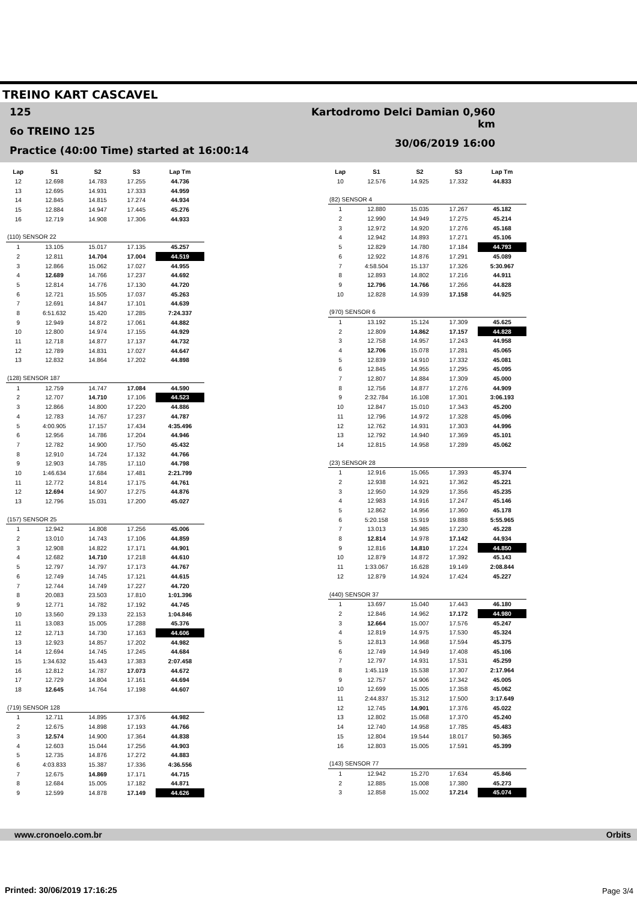TREINO KART CASCAVEL
125
6o TREINO 125
Practice (40:00 Time) started at 16:00:14
Kartodromo Delci Damian 0,960 km
30/06/2019 16:00
| Lap | S1 | S2 | S3 | Lap Tm |
| --- | --- | --- | --- | --- |
| 12 | 12.698 | 14.783 | 17.255 | 44.736 |
| 13 | 12.695 | 14.931 | 17.333 | 44.959 |
| 14 | 12.845 | 14.815 | 17.274 | 44.934 |
| 15 | 12.884 | 14.947 | 17.445 | 45.276 |
| 16 | 12.719 | 14.908 | 17.306 | 44.933 |
| (110) SENSOR 22 | | | | |
| 1 | 13.105 | 15.017 | 17.135 | 45.257 |
| 2 | 12.811 | 14.704 | 17.004 | 44.519 |
| 3 | 12.866 | 15.062 | 17.027 | 44.955 |
| 4 | 12.689 | 14.766 | 17.237 | 44.692 |
| 5 | 12.814 | 14.776 | 17.130 | 44.720 |
| 6 | 12.721 | 15.505 | 17.037 | 45.263 |
| 7 | 12.691 | 14.847 | 17.101 | 44.639 |
| 8 | 6:51.632 | 15.420 | 17.285 | 7:24.337 |
| 9 | 12.949 | 14.872 | 17.061 | 44.882 |
| 10 | 12.800 | 14.974 | 17.155 | 44.929 |
| 11 | 12.718 | 14.877 | 17.137 | 44.732 |
| 12 | 12.789 | 14.831 | 17.027 | 44.647 |
| 13 | 12.832 | 14.864 | 17.202 | 44.898 |
| (128) SENSOR 187 | | | | |
| 1 | 12.759 | 14.747 | 17.084 | 44.590 |
| 2 | 12.707 | 14.710 | 17.106 | 44.523 |
| 3 | 12.866 | 14.800 | 17.220 | 44.886 |
| 4 | 12.783 | 14.767 | 17.237 | 44.787 |
| 5 | 4:00.905 | 17.157 | 17.434 | 4:35.496 |
| 6 | 12.956 | 14.786 | 17.204 | 44.946 |
| 7 | 12.782 | 14.900 | 17.750 | 45.432 |
| 8 | 12.910 | 14.724 | 17.132 | 44.766 |
| 9 | 12.903 | 14.785 | 17.110 | 44.798 |
| 10 | 1:46.634 | 17.684 | 17.481 | 2:21.799 |
| 11 | 12.772 | 14.814 | 17.175 | 44.761 |
| 12 | 12.694 | 14.907 | 17.275 | 44.876 |
| 13 | 12.796 | 15.031 | 17.200 | 45.027 |
| (157) SENSOR 25 | | | | |
| 1 | 12.942 | 14.808 | 17.256 | 45.006 |
| 2 | 13.010 | 14.743 | 17.106 | 44.859 |
| 3 | 12.908 | 14.822 | 17.171 | 44.901 |
| 4 | 12.682 | 14.710 | 17.218 | 44.610 |
| 5 | 12.797 | 14.797 | 17.173 | 44.767 |
| 6 | 12.749 | 14.745 | 17.121 | 44.615 |
| 7 | 12.744 | 14.749 | 17.227 | 44.720 |
| 8 | 20.083 | 23.503 | 17.810 | 1:01.396 |
| 9 | 12.771 | 14.782 | 17.192 | 44.745 |
| 10 | 13.560 | 29.133 | 22.153 | 1:04.846 |
| 11 | 13.083 | 15.005 | 17.288 | 45.376 |
| 12 | 12.713 | 14.730 | 17.163 | 44.606 |
| 13 | 12.923 | 14.857 | 17.202 | 44.982 |
| 14 | 12.694 | 14.745 | 17.245 | 44.684 |
| 15 | 1:34.632 | 15.443 | 17.383 | 2:07.458 |
| 16 | 12.812 | 14.787 | 17.073 | 44.672 |
| 17 | 12.729 | 14.804 | 17.161 | 44.694 |
| 18 | 12.645 | 14.764 | 17.198 | 44.607 |
| (719) SENSOR 128 | | | | |
| 1 | 12.711 | 14.895 | 17.376 | 44.982 |
| 2 | 12.675 | 14.898 | 17.193 | 44.766 |
| 3 | 12.574 | 14.900 | 17.364 | 44.838 |
| 4 | 12.603 | 15.044 | 17.256 | 44.903 |
| 5 | 12.735 | 14.876 | 17.272 | 44.883 |
| 6 | 4:03.833 | 15.387 | 17.336 | 4:36.556 |
| 7 | 12.675 | 14.869 | 17.171 | 44.715 |
| 8 | 12.684 | 15.005 | 17.182 | 44.871 |
| 9 | 12.599 | 14.878 | 17.149 | 44.626 |
| Lap | S1 | S2 | S3 | Lap Tm |
| --- | --- | --- | --- | --- |
| 10 | 12.576 | 14.925 | 17.332 | 44.833 |
| (82) SENSOR 4 | | | | |
| 1 | 12.880 | 15.035 | 17.267 | 45.182 |
| 2 | 12.990 | 14.949 | 17.275 | 45.214 |
| 3 | 12.972 | 14.920 | 17.276 | 45.168 |
| 4 | 12.942 | 14.893 | 17.271 | 45.106 |
| 5 | 12.829 | 14.780 | 17.184 | 44.793 |
| 6 | 12.922 | 14.876 | 17.291 | 45.089 |
| 7 | 4:58.504 | 15.137 | 17.326 | 5:30.967 |
| 8 | 12.893 | 14.802 | 17.216 | 44.911 |
| 9 | 12.796 | 14.766 | 17.266 | 44.828 |
| 10 | 12.828 | 14.939 | 17.158 | 44.925 |
| (970) SENSOR 6 | | | | |
| 1 | 13.192 | 15.124 | 17.309 | 45.625 |
| 2 | 12.809 | 14.862 | 17.157 | 44.828 |
| 3 | 12.758 | 14.957 | 17.243 | 44.958 |
| 4 | 12.706 | 15.078 | 17.281 | 45.065 |
| 5 | 12.839 | 14.910 | 17.332 | 45.081 |
| 6 | 12.845 | 14.955 | 17.295 | 45.095 |
| 7 | 12.807 | 14.884 | 17.309 | 45.000 |
| 8 | 12.756 | 14.877 | 17.276 | 44.909 |
| 9 | 2:32.784 | 16.108 | 17.301 | 3:06.193 |
| 10 | 12.847 | 15.010 | 17.343 | 45.200 |
| 11 | 12.796 | 14.972 | 17.328 | 45.096 |
| 12 | 12.762 | 14.931 | 17.303 | 44.996 |
| 13 | 12.792 | 14.940 | 17.369 | 45.101 |
| 14 | 12.815 | 14.958 | 17.289 | 45.062 |
| (23) SENSOR 28 | | | | |
| 1 | 12.916 | 15.065 | 17.393 | 45.374 |
| 2 | 12.938 | 14.921 | 17.362 | 45.221 |
| 3 | 12.950 | 14.929 | 17.356 | 45.235 |
| 4 | 12.983 | 14.916 | 17.247 | 45.146 |
| 5 | 12.862 | 14.956 | 17.360 | 45.178 |
| 6 | 5:20.158 | 15.919 | 19.888 | 5:55.965 |
| 7 | 13.013 | 14.985 | 17.230 | 45.228 |
| 8 | 12.814 | 14.978 | 17.142 | 44.934 |
| 9 | 12.816 | 14.810 | 17.224 | 44.850 |
| 10 | 12.879 | 14.872 | 17.392 | 45.143 |
| 11 | 1:33.067 | 16.628 | 19.149 | 2:08.844 |
| 12 | 12.879 | 14.924 | 17.424 | 45.227 |
| (440) SENSOR 37 | | | | |
| 1 | 13.697 | 15.040 | 17.443 | 46.180 |
| 2 | 12.846 | 14.962 | 17.172 | 44.980 |
| 3 | 12.664 | 15.007 | 17.576 | 45.247 |
| 4 | 12.819 | 14.975 | 17.530 | 45.324 |
| 5 | 12.813 | 14.968 | 17.594 | 45.375 |
| 6 | 12.749 | 14.949 | 17.408 | 45.106 |
| 7 | 12.797 | 14.931 | 17.531 | 45.259 |
| 8 | 1:45.119 | 15.538 | 17.307 | 2:17.964 |
| 9 | 12.757 | 14.906 | 17.342 | 45.005 |
| 10 | 12.699 | 15.005 | 17.358 | 45.062 |
| 11 | 2:44.837 | 15.312 | 17.500 | 3:17.649 |
| 12 | 12.745 | 14.901 | 17.376 | 45.022 |
| 13 | 12.802 | 15.068 | 17.370 | 45.240 |
| 14 | 12.740 | 14.958 | 17.785 | 45.483 |
| 15 | 12.804 | 19.544 | 18.017 | 50.365 |
| 16 | 12.803 | 15.005 | 17.591 | 45.399 |
| (143) SENSOR 77 | | | | |
| 1 | 12.942 | 15.270 | 17.634 | 45.846 |
| 2 | 12.885 | 15.008 | 17.380 | 45.273 |
| 3 | 12.858 | 15.002 | 17.214 | 45.074 |
www.cronoelo.com.br Orbits
Printed: 30/06/2019 17:16:25 Page 3/4